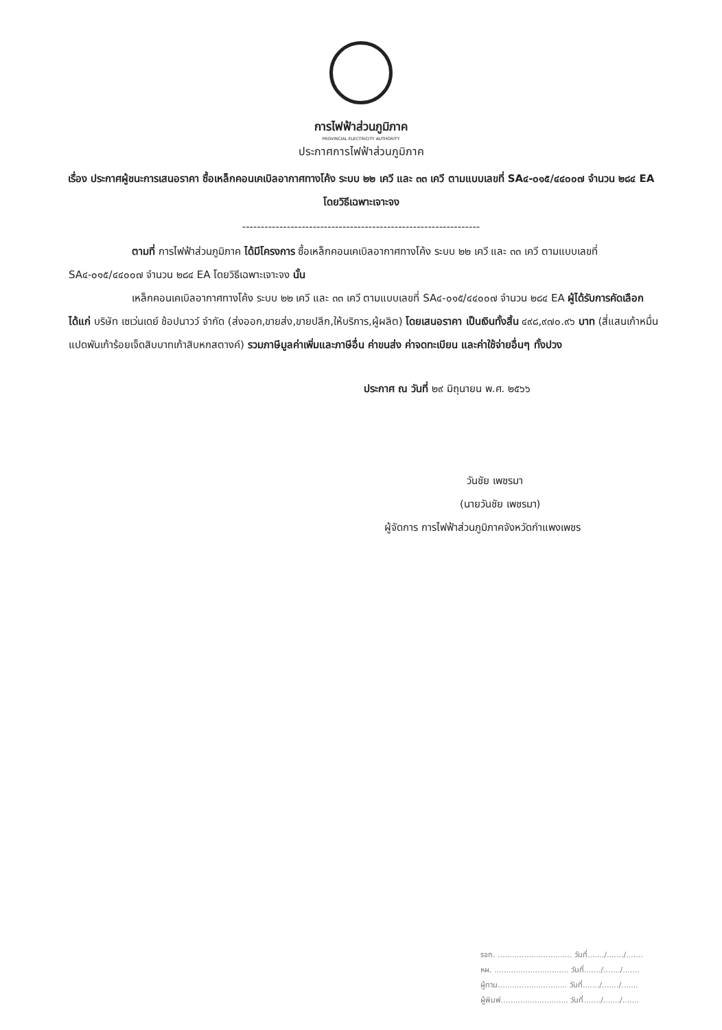การไฟฟ้าส่วนภูมิภาค
PROVINCIAL ELECTRICITY AUTHORITY
ประกาศการไฟฟ้าส่วนภูมิภาค
เรื่อง ประกาศผู้ชนะการเสนอราคา ซื้อเหล็กคอนเคเบิลอากาศทางโค้ง ระบบ ๒๒ เควี และ ๓๓ เควี ตามแบบเลขที่ SA๔-๐๑๕/๔๔๐๐๗ จำนวน ๒๘๔ EA โดยวิธีเฉพาะเจาะจง
----------------------------------------------------------------
ตามที่ การไฟฟ้าส่วนภูมิภาค ได้มีโครงการ ซื้อเหล็กคอนเคเบิลอากาศทางโค้ง ระบบ ๒๒ เควี และ ๓๓ เควี ตามแบบเลขที่ SA๔-๐๑๕/๔๔๐๐๗ จำนวน ๒๘๔ EA โดยวิธีเฉพาะเจาะจง นั้น
เหล็กคอนเคเบิลอากาศทางโค้ง ระบบ ๒๒ เควี และ ๓๓ เควี ตามแบบเลขที่ SA๔-๐๑๕/๔๔๐๐๗ จำนวน ๒๘๔ EA ผู้ได้รับการคัดเลือก ได้แก่ บริษัท เซเว่นเดย์ ช้อปนาวว์ จำกัด (ส่งออก,ขายส่ง,ขายปลีก,ให้บริการ,ผู้ผลิต) โดยเสนอราคา เป็นเงินทั้งสิ้น ๔๙๘,๙๗๐.๙๖ บาท (สี่แสนเก้าหมื่นแปดพันเก้าร้อยเจ็ดสิบบาทเก้าสิบหกสตางค์) รวมภาษีมูลค่าเพิ่มและภาษีอื่น ค่าขนส่ง ค่าจดทะเบียน และค่าใช้จ่ายอื่นๆ ทั้งปวง
ประกาศ ณ วันที่ ๒๙ มิถุนายน พ.ศ. ๒๕๖๖
วันชัย เพชรมา
(นายวันชัย เพชรมา)
ผู้จัดการ การไฟฟ้าส่วนภูมิภาคจังหวัดกำแพงเพชร
รจก. ............................... วันที่......./......./.......
หผ. ............................... วันที่......./......./.......
ผู้ทาน............................. วันที่......./......./.......
ผู้พิมพ์............................ วันที่......./......./.......